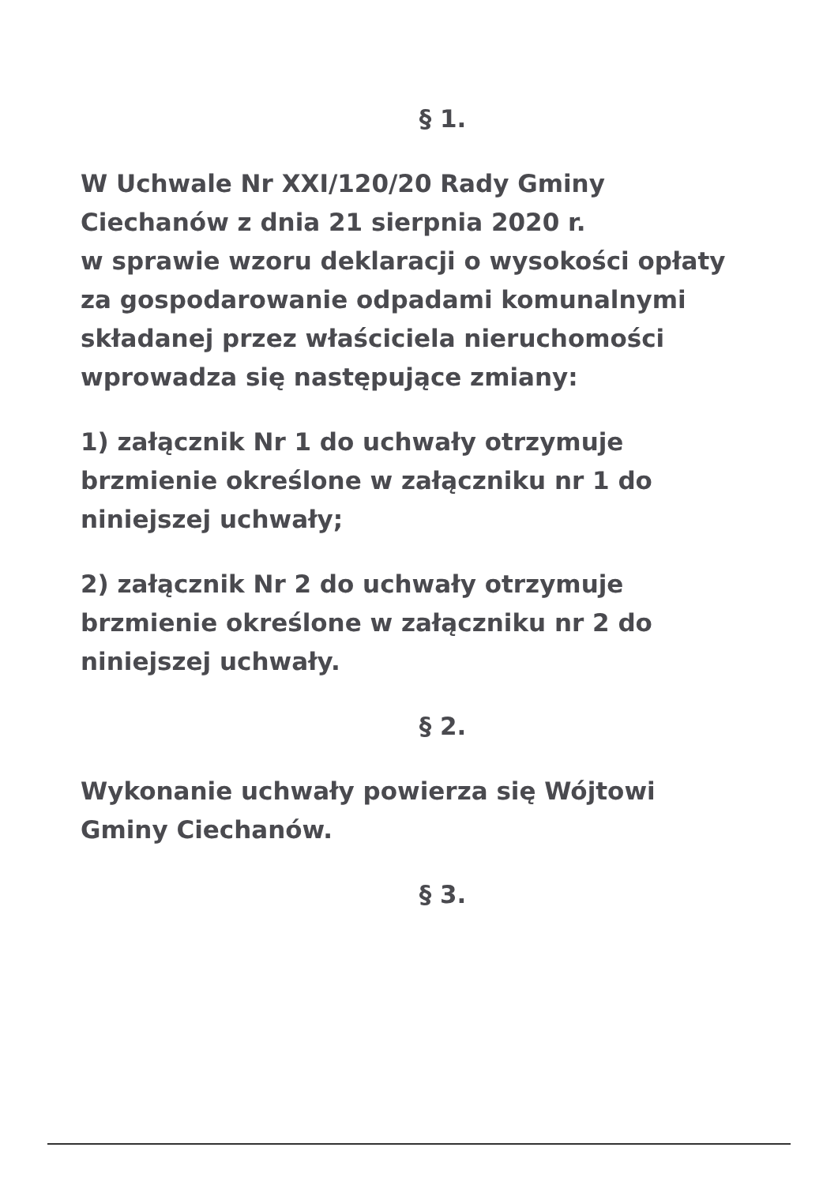§ 1.
W Uchwale Nr XXI/120/20 Rady Gminy
Ciechanów z dnia 21 sierpnia 2020 r.
w sprawie wzoru deklaracji o wysokości opłaty
za gospodarowanie odpadami komunalnymi
składanej przez właściciela nieruchomości
wprowadza się następujące zmiany:
1) załącznik Nr 1 do uchwały otrzymuje
brzmienie określone w załączniku nr 1 do
niniejszej uchwały;
2) załącznik Nr 2 do uchwały otrzymuje
brzmienie określone w załączniku nr 2 do
niniejszej uchwały.
§ 2.
Wykonanie uchwały powierza się Wójtowi
Gminy Ciechanów.
§ 3.